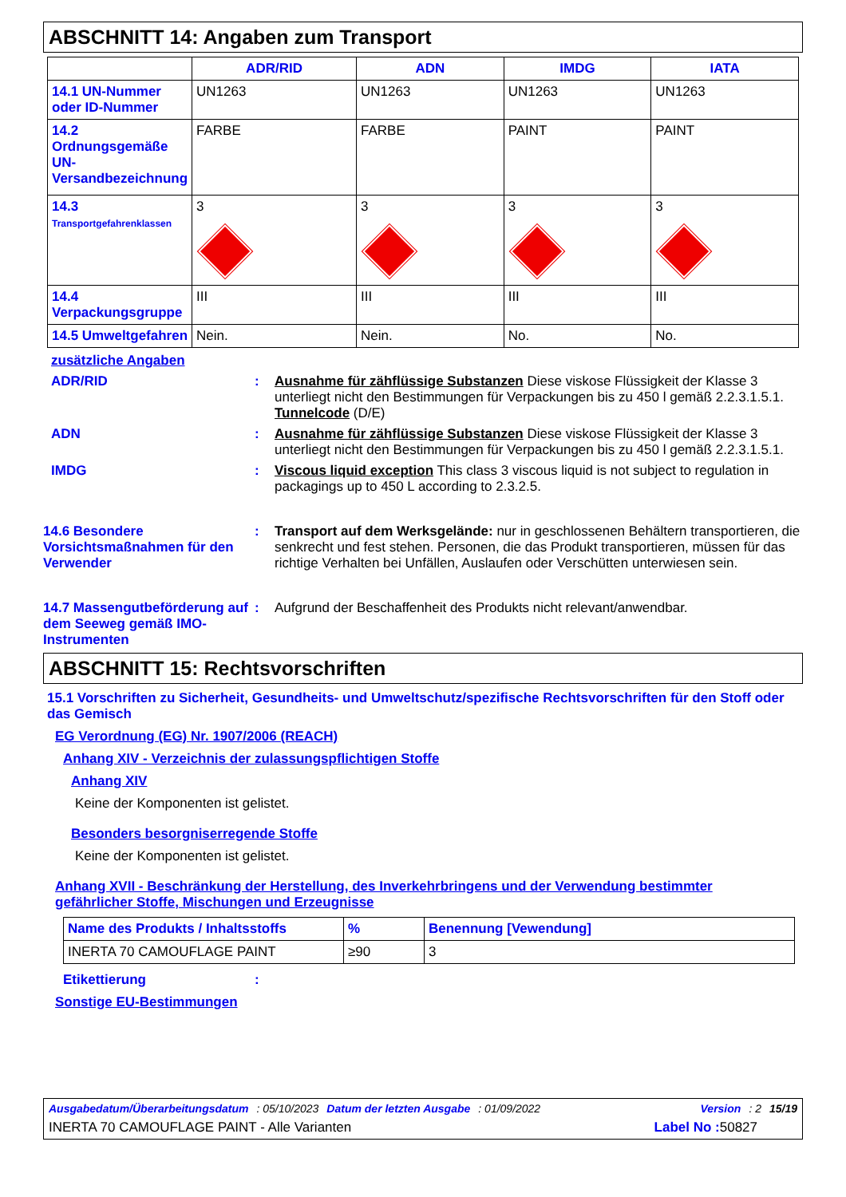ABSCHNITT 14: Angaben zum Transport
| | ADR/RID | ADN | IMDG | IATA |
| --- | --- | --- | --- | --- |
| 14.1 UN-Nummer oder ID-Nummer | UN1263 | UN1263 | UN1263 | UN1263 |
| 14.2 Ordnungsgemäße UN-Versandbezeichnung | FARBE | FARBE | PAINT | PAINT |
| 14.3 Transportgefahrenklassen | 3 | 3 | 3 | 3 |
| 14.4 Verpackungsgruppe | III | III | III | III |
| 14.5 Umweltgefahren | Nein. | Nein. | No. | No. |
zusätzliche Angaben
ADR/RID : Ausnahme für zähflüssige Substanzen Diese viskose Flüssigkeit der Klasse 3 unterliegt nicht den Bestimmungen für Verpackungen bis zu 450 l gemäß 2.2.3.1.5.1.
Tunnelcode (D/E)
ADN : Ausnahme für zähflüssige Substanzen Diese viskose Flüssigkeit der Klasse 3 unterliegt nicht den Bestimmungen für Verpackungen bis zu 450 l gemäß 2.2.3.1.5.1.
IMDG : Viscous liquid exception This class 3 viscous liquid is not subject to regulation in packagings up to 450 L according to 2.3.2.5.
14.6 Besondere Vorsichtsmaßnahmen für den Verwender
: Transport auf dem Werksgelände: nur in geschlossenen Behältern transportieren, die senkrecht und fest stehen. Personen, die das Produkt transportieren, müssen für das richtige Verhalten bei Unfällen, Auslaufen oder Verschütten unterwiesen sein.
14.7 Massengutbeförderung auf dem Seeweg gemäß IMO-Instrumenten
: Aufgrund der Beschaffenheit des Produkts nicht relevant/anwendbar.
ABSCHNITT 15: Rechtsvorschriften
15.1 Vorschriften zu Sicherheit, Gesundheits- und Umweltschutz/spezifische Rechtsvorschriften für den Stoff oder das Gemisch
EG Verordnung (EG) Nr. 1907/2006 (REACH)
Anhang XIV - Verzeichnis der zulassungspflichtigen Stoffe
Anhang XIV
Keine der Komponenten ist gelistet.
Besonders besorgniserregende Stoffe
Keine der Komponenten ist gelistet.
Anhang XVII - Beschränkung der Herstellung, des Inverkehrbringens und der Verwendung bestimmter gefährlicher Stoffe, Mischungen und Erzeugnisse
| Name des Produkts / Inhaltsstoffs | % | Benennung [Vewendung] |
| INERTA 70 CAMOUFLAGE PAINT | ≥90 | 3 |
Etikettierung :
Sonstige EU-Bestimmungen
Ausgabedatum/Überarbeitungsdatum: 05/10/2023 Datum der letzten Ausgabe: 01/09/2022 Version: 2 15/19
INERTA 70 CAMOUFLAGE PAINT - Alle Varianten Label No : 50827